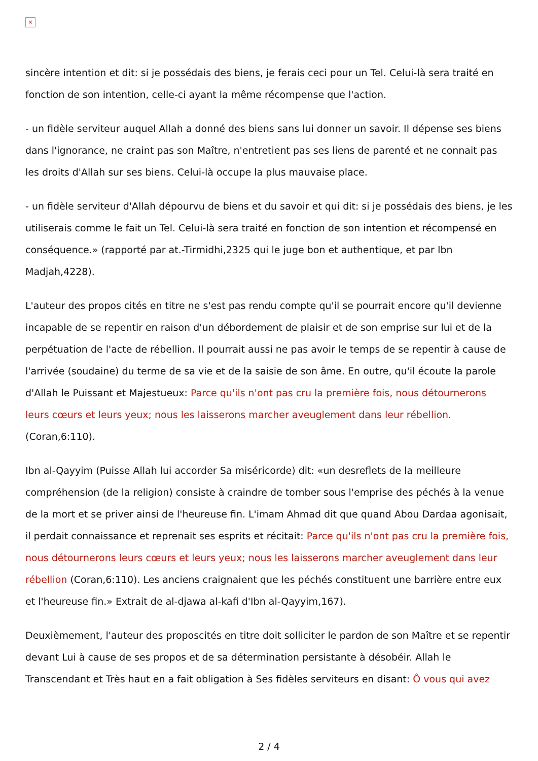×
sincère intention et dit: si je possédais des biens, je ferais ceci pour un Tel. Celui-là sera traité en fonction de son intention, celle-ci ayant la même récompense que l'action.
- un fidèle serviteur auquel Allah a donné des biens sans lui donner un savoir. Il dépense ses biens dans l'ignorance, ne craint pas son Maître, n'entretient pas ses liens de parenté et ne connait pas les droits d'Allah sur ses biens. Celui-là occupe la plus mauvaise place.
- un fidèle serviteur d'Allah dépourvu de biens et du savoir et qui dit: si je possédais des biens, je les utiliserais comme le fait un Tel. Celui-là sera traité en fonction de son intention et récompensé en conséquence.» (rapporté par at.-Tirmidhi,2325 qui le juge bon et authentique, et par Ibn Madjah,4228).
L'auteur des propos cités en titre ne s'est pas rendu compte qu'il se pourrait encore qu'il devienne incapable de se repentir en raison d'un débordement de plaisir et de son emprise sur lui et de la perpétuation de l'acte de rébellion. Il pourrait aussi ne pas avoir le temps de se repentir à cause de l'arrivée (soudaine) du terme de sa vie et de la saisie de son âme. En outre, qu'il écoute la parole d'Allah le Puissant et Majestueux: Parce qu'ils n'ont pas cru la première fois, nous détournerons leurs cœurs et leurs yeux; nous les laisserons marcher aveuglement dans leur rébellion. (Coran,6:110).
Ibn al-Qayyim (Puisse Allah lui accorder Sa miséricorde) dit: «un desreflets de la meilleure compréhension (de la religion) consiste à craindre de tomber sous l'emprise des péchés à la venue de la mort et se priver ainsi de l'heureuse fin. L'imam Ahmad dit que quand Abou Dardaa agonisait, il perdait connaissance et reprenait ses esprits et récitait: Parce qu'ils n'ont pas cru la première fois, nous détournerons leurs cœurs et leurs yeux; nous les laisserons marcher aveuglement dans leur rébellion (Coran,6:110). Les anciens craignaient que les péchés constituent une barrière entre eux et l'heureuse fin.» Extrait de al-djawa al-kafi d'Ibn al-Qayyim,167).
Deuxièmement, l'auteur des proposcités en titre doit solliciter le pardon de son Maître et se repentir devant Lui à cause de ses propos et de sa détermination persistante à désobéir. Allah le Transcendant et Très haut en a fait obligation à Ses fidèles serviteurs en disant: Ô vous qui avez
2 / 4